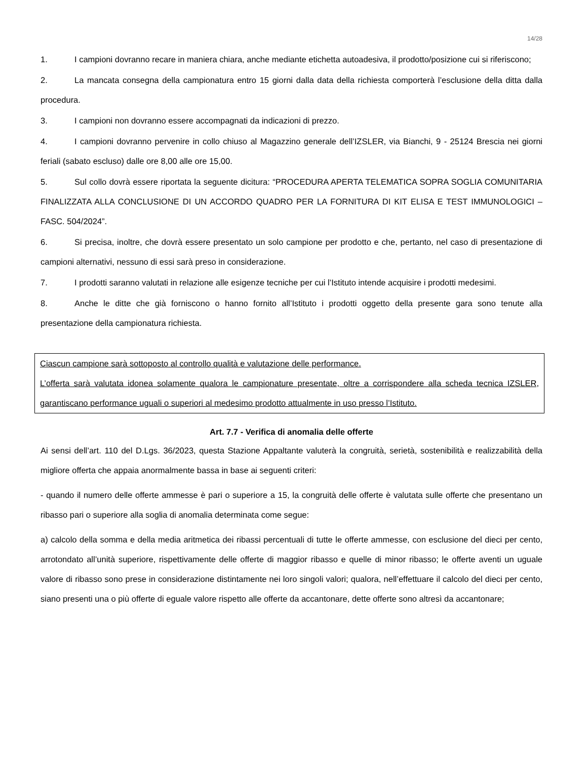14/28
1. I campioni dovranno recare in maniera chiara, anche mediante etichetta autoadesiva, il prodotto/posizione cui si riferiscono;
2. La mancata consegna della campionatura entro 15 giorni dalla data della richiesta comporterà l’esclusione della ditta dalla procedura.
3. I campioni non dovranno essere accompagnati da indicazioni di prezzo.
4. I campioni dovranno pervenire in collo chiuso al Magazzino generale dell’IZSLER, via Bianchi, 9 - 25124 Brescia nei giorni feriali (sabato escluso) dalle ore 8,00 alle ore 15,00.
5. Sul collo dovrà essere riportata la seguente dicitura: “PROCEDURA APERTA TELEMATICA SOPRA SOGLIA COMUNITARIA FINALIZZATA ALLA CONCLUSIONE DI UN ACCORDO QUADRO PER LA FORNITURA DI KIT ELISA E TEST IMMUNOLOGICI – FASC. 504/2024”.
6. Si precisa, inoltre, che dovrà essere presentato un solo campione per prodotto e che, pertanto, nel caso di presentazione di campioni alternativi, nessuno di essi sarà preso in considerazione.
7. I prodotti saranno valutati in relazione alle esigenze tecniche per cui l’Istituto intende acquisire i prodotti medesimi.
8. Anche le ditte che già forniscono o hanno fornito all’Istituto i prodotti oggetto della presente gara sono tenute alla presentazione della campionatura richiesta.
Ciascun campione sarà sottoposto al controllo qualità e valutazione delle performance.
L’offerta sarà valutata idonea solamente qualora le campionature presentate, oltre a corrispondere alla scheda tecnica IZSLER, garantiscano performance uguali o superiori al medesimo prodotto attualmente in uso presso l’Istituto.
Art. 7.7 - Verifica di anomalia delle offerte
Ai sensi dell’art. 110 del D.Lgs. 36/2023, questa Stazione Appaltante valuterà la congruità, serietà, sostenibilità e realizzabilità della migliore offerta che appaia anormalmente bassa in base ai seguenti criteri:
- quando il numero delle offerte ammesse è pari o superiore a 15, la congruità delle offerte è valutata sulle offerte che presentano un ribasso pari o superiore alla soglia di anomalia determinata come segue:
a) calcolo della somma e della media aritmetica dei ribassi percentuali di tutte le offerte ammesse, con esclusione del dieci per cento, arrotondato all’unità superiore, rispettivamente delle offerte di maggior ribasso e quelle di minor ribasso; le offerte aventi un uguale valore di ribasso sono prese in considerazione distintamente nei loro singoli valori; qualora, nell’effettuare il calcolo del dieci per cento, siano presenti una o più offerte di eguale valore rispetto alle offerte da accantonare, dette offerte sono altresì da accantonare;